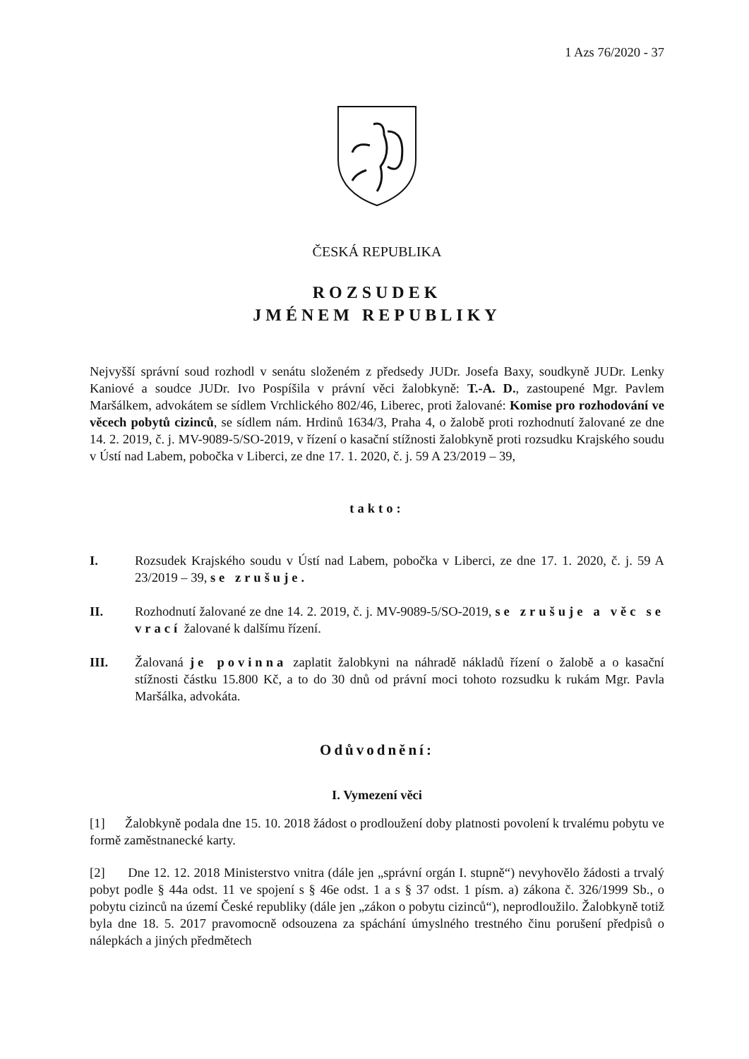1 Azs 76/2020 - 37
ČESKÁ REPUBLIKA
ROZSUDEK
JMÉNEM REPUBLIKY
Nejvyšší správní soud rozhodl v senátu složeném z předsedy JUDr. Josefa Baxy, soudkyně JUDr. Lenky Kaniové a soudce JUDr. Ivo Pospíšila v právní věci žalobkyně: T.-A. D., zastoupené Mgr. Pavlem Maršálkem, advokátem se sídlem Vrchlického 802/46, Liberec, proti žalované: Komise pro rozhodování ve věcech pobytů cizinců, se sídlem nám. Hrdinů 1634/3, Praha 4, o žalobě proti rozhodnutí žalované ze dne 14. 2. 2019, č. j. MV-9089-5/SO-2019, v řízení o kasační stížnosti žalobkyně proti rozsudku Krajského soudu v Ústí nad Labem, pobočka v Liberci, ze dne 17. 1. 2020, č. j. 59 A 23/2019 – 39,
takto:
I. Rozsudek Krajského soudu v Ústí nad Labem, pobočka v Liberci, ze dne 17. 1. 2020, č. j. 59 A 23/2019 – 39, se zrušuje.
II. Rozhodnutí žalované ze dne 14. 2. 2019, č. j. MV-9089-5/SO-2019, se zrušuje a věc se vrací žalované k dalšímu řízení.
III. Žalovaná je povinna zaplatit žalobkyni na náhradě nákladů řízení o žalobě a o kasační stížnosti částku 15.800 Kč, a to do 30 dnů od právní moci tohoto rozsudku k rukám Mgr. Pavla Maršálka, advokáta.
Odůvodnění:
I. Vymezení věci
[1] Žalobkyně podala dne 15. 10. 2018 žádost o prodloužení doby platnosti povolení k trvalému pobytu ve formě zaměstnanecké karty.
[2] Dne 12. 12. 2018 Ministerstvo vnitra (dále jen „správní orgán I. stupně“) nevyhovělo žádosti a trvalý pobyt podle § 44a odst. 11 ve spojení s § 46e odst. 1 a s § 37 odst. 1 písm. a) zákona č. 326/1999 Sb., o pobytu cizinců na území České republiky (dále jen „zákon o pobytu cizinců“), neprodloužilo. Žalobkyně totiž byla dne 18. 5. 2017 pravomocně odsouzena za spáchání úmyslného trestného činu porušení předpisů o nálepkách a jiných předmětech